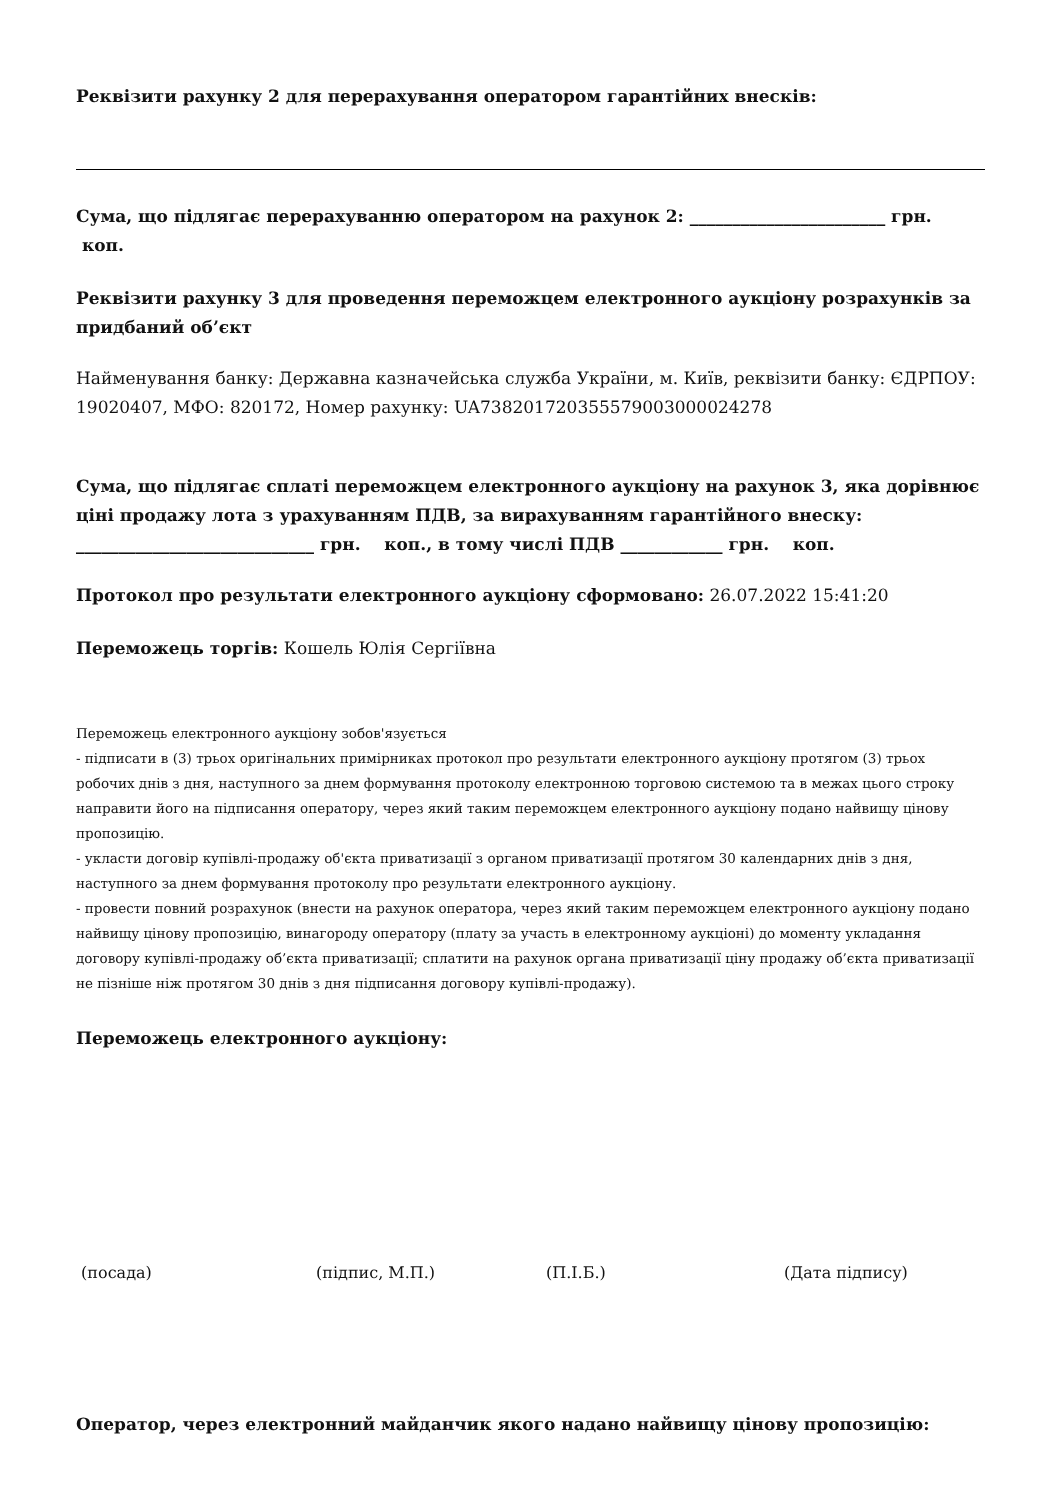Реквізити рахунку 2 для перерахування оператором гарантійних внесків:
Сума, що підлягає перерахуванню оператором на рахунок 2: _______________________ грн.
коп.
Реквізити рахунку 3 для проведення переможцем електронного аукціону розрахунків за придбаний об’єкт
Найменування банку: Державна казначейська служба України, м. Київ, реквізити банку: ЄДРПОУ: 19020407, МФО: 820172, Номер рахунку: UA738201720355579003000024278
Сума, що підлягає сплаті переможцем електронного аукціону на рахунок 3, яка дорівнює ціні продажу лота з урахуванням ПДВ, за вирахуванням гарантійного внеску: ____________________________ грн. коп., в тому числі ПДВ ____________ грн. коп.
Протокол про результати електронного аукціону сформовано: 26.07.2022 15:41:20
Переможець торгів: Кошель Юлія Сергіївна
Переможець електронного аукціону зобов'язується
- підписати в (3) трьох оригінальних примірниках протокол про результати електронного аукціону протягом (3) трьох робочих днів з дня, наступного за днем формування протоколу електронною торговою системою та в межах цього строку направити його на підписання оператору, через який таким переможцем електронного аукціону подано найвищу цінову пропозицію.
- укласти договір купівлі-продажу об'єкта приватизації з органом приватизації протягом 30 календарних днів з дня, наступного за днем формування протоколу про результати електронного аукціону.
- провести повний розрахунок (внести на рахунок оператора, через який таким переможцем електронного аукціону подано найвищу цінову пропозицію, винагороду оператору (плату за участь в електронному аукціоні) до моменту укладання договору купівлі-продажу об’єкта приватизації; сплатити на рахунок органа приватизації ціну продажу об’єкта приватизації не пізніше ніж протягом 30 днів з дня підписання договору купівлі-продажу).
Переможець електронного аукціону:
(посада) (підпис, М.П.) (П.І.Б.) (Дата підпису)
Оператор, через електронний майданчик якого надано найвищу цінову пропозицію: